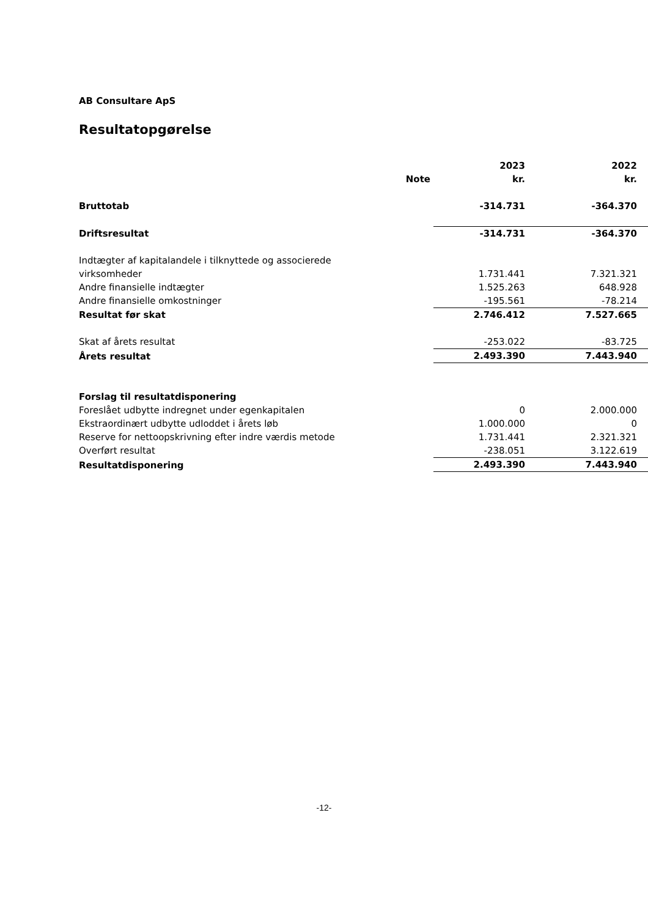AB Consultare ApS
Resultatopgørelse
| | Note | 2023 kr. | 2022 kr. |
| --- | --- | --- | --- |
| Bruttotab | | -314.731 | -364.370 |
| Driftsresultat | | -314.731 | -364.370 |
| Indtægter af kapitalandele i tilknyttede og associerede virksomheder | | 1.731.441 | 7.321.321 |
| Andre finansielle indtægter | | 1.525.263 | 648.928 |
| Andre finansielle omkostninger | | -195.561 | -78.214 |
| Resultat før skat | | 2.746.412 | 7.527.665 |
| Skat af årets resultat | | -253.022 | -83.725 |
| Årets resultat | | 2.493.390 | 7.443.940 |
| Forslag til resultatdisponering | | | |
| Foreslået udbytte indregnet under egenkapitalen | | 0 | 2.000.000 |
| Ekstraordinært udbytte udloddet i årets løb | | 1.000.000 | 0 |
| Reserve for nettoopskrivning efter indre værdis metode | | 1.731.441 | 2.321.321 |
| Overført resultat | | -238.051 | 3.122.619 |
| Resultatdisponering | | 2.493.390 | 7.443.940 |
-12-